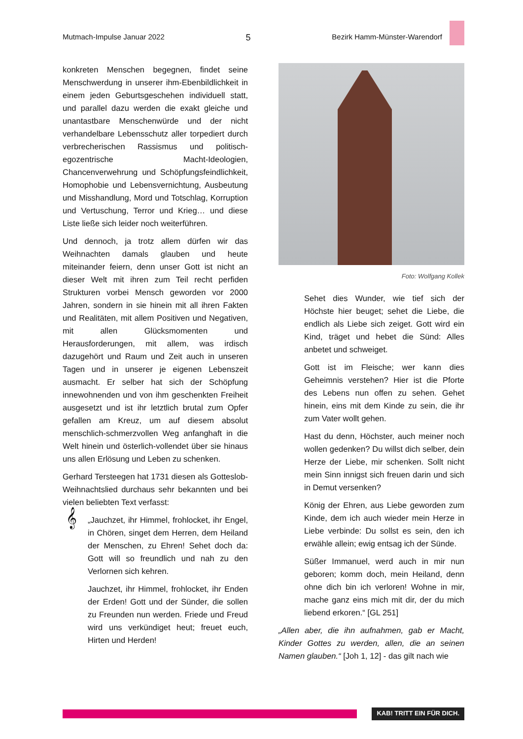Mutmach-Impulse Januar 2022 5 Bezirk Hamm-Münster-Warendorf
konkreten Menschen begegnen, findet seine Menschwerdung in unserer ihm-Ebenbildlichkeit in einem jeden Geburtsgeschehen individuell statt, und parallel dazu werden die exakt gleiche und unantastbare Menschenwürde und der nicht verhandelbare Lebensschutz aller torpediert durch verbrecherischen Rassismus und politisch-egozentrische Macht-Ideologien, Chancenverwehrung und Schöpfungsfeindlichkeit, Homophobie und Lebensvernichtung, Ausbeutung und Misshandlung, Mord und Totschlag, Korruption und Vertuschung, Terror und Krieg… und diese Liste ließe sich leider noch weiterführen.
Und dennoch, ja trotz allem dürfen wir das Weihnachten damals glauben und heute miteinander feiern, denn unser Gott ist nicht an dieser Welt mit ihren zum Teil recht perfiden Strukturen vorbei Mensch geworden vor 2000 Jahren, sondern in sie hinein mit all ihren Fakten und Realitäten, mit allem Positiven und Negativen, mit allen Glücksmomenten und Herausforderungen, mit allem, was irdisch dazugehört und Raum und Zeit auch in unseren Tagen und in unserer je eigenen Lebenszeit ausmacht. Er selber hat sich der Schöpfung innewohnenden und von ihm geschenkten Freiheit ausgesetzt und ist ihr letztlich brutal zum Opfer gefallen am Kreuz, um auf diesem absolut menschlich-schmerzvollen Weg anfanghaft in die Welt hinein und österlich-vollendet über sie hinaus uns allen Erlösung und Leben zu schenken.
Gerhard Tersteegen hat 1731 diesen als Gotteslob-Weihnachtslied durchaus sehr bekannten und bei vielen beliebten Text verfasst:
𝄞
„Jauchzet, ihr Himmel, frohlocket, ihr Engel, in Chören, singet dem Herren, dem Heiland der Menschen, zu Ehren! Sehet doch da: Gott will so freundlich und nah zu den Verlornen sich kehren.
Jauchzet, ihr Himmel, frohlocket, ihr Enden der Erden! Gott und der Sünder, die sollen zu Freunden nun werden. Friede und Freud wird uns verkündiget heut; freuet euch, Hirten und Herden!
Foto: Wolfgang Kollek
Sehet dies Wunder, wie tief sich der Höchste hier beuget; sehet die Liebe, die endlich als Liebe sich zeiget. Gott wird ein Kind, träget und hebet die Sünd: Alles anbetet und schweiget.
Gott ist im Fleische; wer kann dies Geheimnis verstehen? Hier ist die Pforte des Lebens nun offen zu sehen. Gehet hinein, eins mit dem Kinde zu sein, die ihr zum Vater wollt gehen.
Hast du denn, Höchster, auch meiner noch wollen gedenken? Du willst dich selber, dein Herze der Liebe, mir schenken. Sollt nicht mein Sinn innigst sich freuen darin und sich in Demut versenken?
König der Ehren, aus Liebe geworden zum Kinde, dem ich auch wieder mein Herze in Liebe verbinde: Du sollst es sein, den ich erwähle allein; ewig entsag ich der Sünde.
Süßer Immanuel, werd auch in mir nun geboren; komm doch, mein Heiland, denn ohne dich bin ich verloren! Wohne in mir, mache ganz eins mich mit dir, der du mich liebend erkoren.“ [GL 251]
„Allen aber, die ihn aufnahmen, gab er Macht, Kinder Gottes zu werden, allen, die an seinen Namen glauben.“ [Joh 1, 12] - das gilt nach wie
KAB! TRITT EIN FÜR DICH.